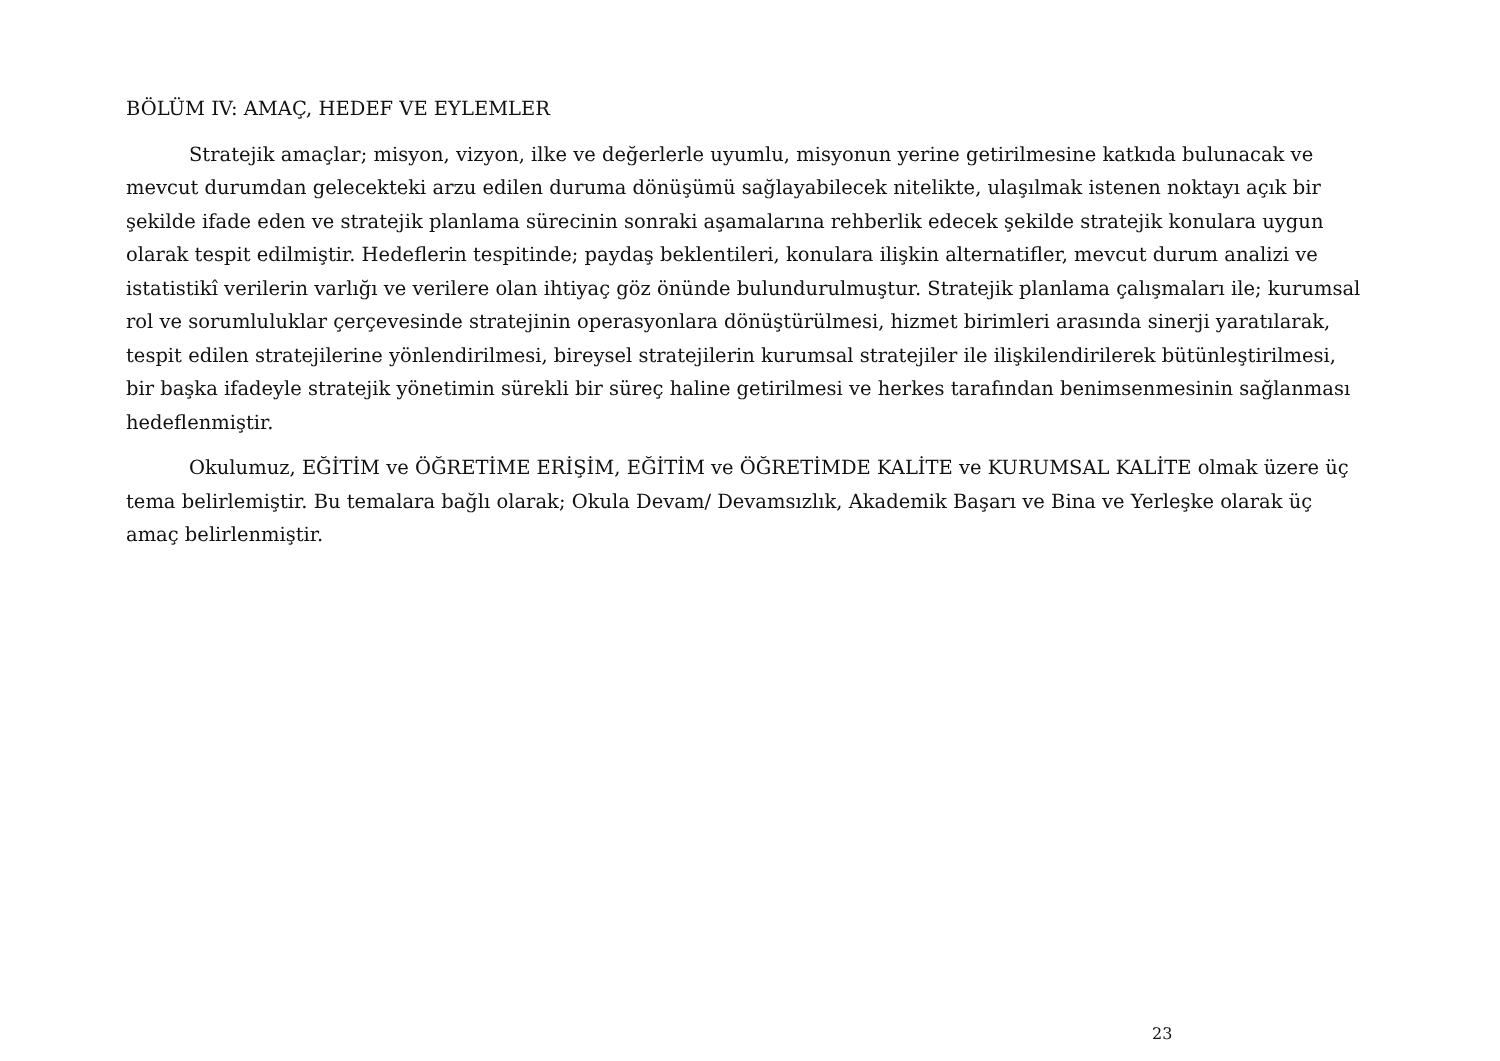BÖLÜM IV: AMAÇ, HEDEF VE EYLEMLER
Stratejik amaçlar; misyon, vizyon, ilke ve değerlerle uyumlu, misyonun yerine getirilmesine katkıda bulunacak ve mevcut durumdan gelecekteki arzu edilen duruma dönüşümü sağlayabilecek nitelikte, ulaşılmak istenen noktayı açık bir şekilde ifade eden ve stratejik planlama sürecinin sonraki aşamalarına rehberlik edecek şekilde stratejik konulara uygun olarak tespit edilmiştir. Hedeflerin tespitinde; paydaş beklentileri, konulara ilişkin alternatifler, mevcut durum analizi ve istatistikî verilerin varlığı ve verilere olan ihtiyaç göz önünde bulundurulmuştur. Stratejik planlama çalışmaları ile; kurumsal rol ve sorumluluklar çerçevesinde stratejinin operasyonlara dönüştürülmesi, hizmet birimleri arasında sinerji yaratılarak, tespit edilen stratejilerine yönlendirilmesi, bireysel stratejilerin kurumsal stratejiler ile ilişkilendirilerek bütünleştirilmesi, bir başka ifadeyle stratejik yönetimin sürekli bir süreç haline getirilmesi ve herkes tarafından benimsenmesinin sağlanması hedeflenmiştir.
Okulumuz, EĞİTİM ve ÖĞRETİME ERİŞİM, EĞİTİM ve ÖĞRETİMDE KALİTE ve KURUMSAL KALİTE olmak üzere üç tema belirlemiştir. Bu temalara bağlı olarak; Okula Devam/ Devamsızlık, Akademik Başarı ve Bina ve Yerleşke olarak üç amaç belirlenmiştir.
23